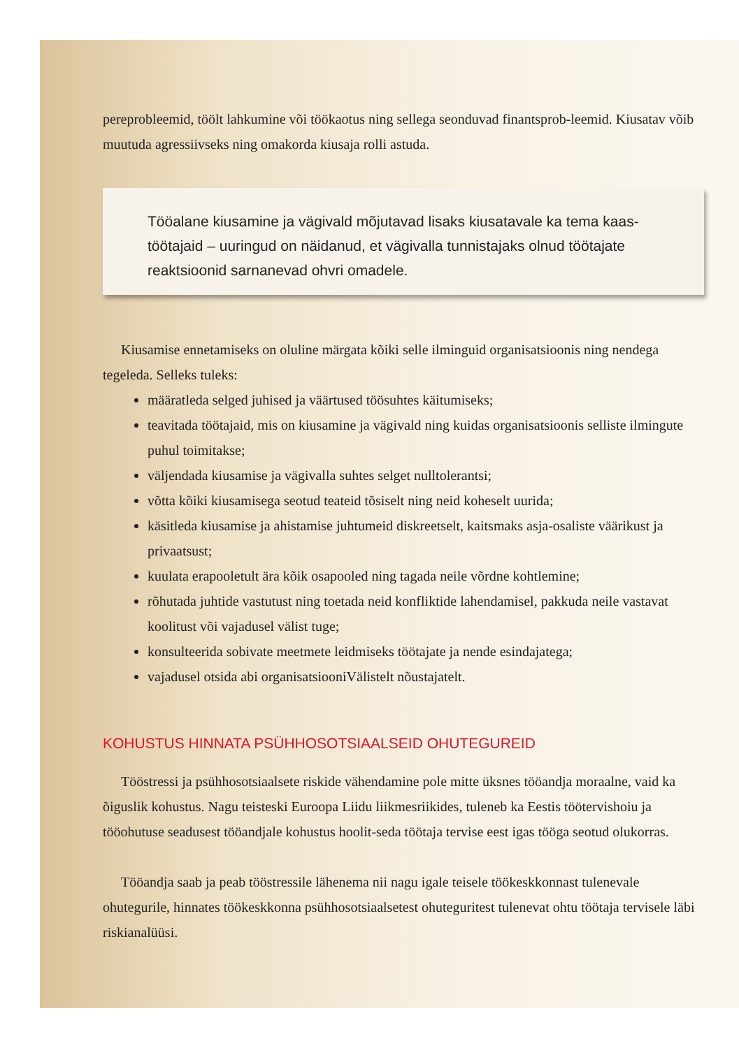pereprobleemid, töölt lahkumine või töökaotus ning sellega seonduvad finantsprob-leemid. Kiusatav võib muutuda agressiivseks ning omakorda kiusaja rolli astuda.
Tööalane kiusamine ja vägivald mõjutavad lisaks kiusatavale ka tema kaas-töötajaid – uuringud on näidanud, et vägivalla tunnistajaks olnud töötajate reaktsioonid sarnanevad ohvri omadele.
Kiusamise ennetamiseks on oluline märgata kõiki selle ilminguid organisatsioonis ning nendega tegeleda. Selleks tuleks:
määratleda selged juhised ja väärtused töösuhtes käitumiseks;
teavitada töötajaid, mis on kiusamine ja vägivald ning kuidas organisatsioonis selliste ilmingute puhul toimitakse;
väljendada kiusamise ja vägivalla suhtes selget nulltolerantsi;
võtta kõiki kiusamisega seotud teateid tõsiselt ning neid koheselt uurida;
käsitleda kiusamise ja ahistamise juhtumeid diskreetselt, kaitsmaks asja-osaliste väärikust ja privaatsust;
kuulata erapooletult ära kõik osapooled ning tagada neile võrdne kohtlemine;
rõhutada juhtide vastutust ning toetada neid konfliktide lahendamisel, pakkuda neile vastavat koolitust või vajadusel välist tuge;
konsulteerida sobivate meetmete leidmiseks töötajate ja nende esindajatega;
vajadusel otsida abi organisatsiooniVälistelt nõustajatelt.
KOHUSTUS HINNATA PSÜHHOSOTSIAALSEID OHUTEGUREID
Tööstressi ja psühhosotsiaalsete riskide vähendamine pole mitte üksnes tööandja moraalne, vaid ka õiguslik kohustus. Nagu teisteski Euroopa Liidu liikmesriikides, tuleneb ka Eestis töötervishoiu ja tööohutuse seadusest tööandjale kohustus hoolit-seda töötaja tervise eest igas tööga seotud olukorras.
Tööandja saab ja peab tööstressile lähenema nii nagu igale teisele töökeskkonnast tulenevale ohutegurile, hinnates töökeskkonna psühhosotsiaalsetest ohuteguritest tulenevat ohtu töötaja tervisele läbi riskianalüüsi.